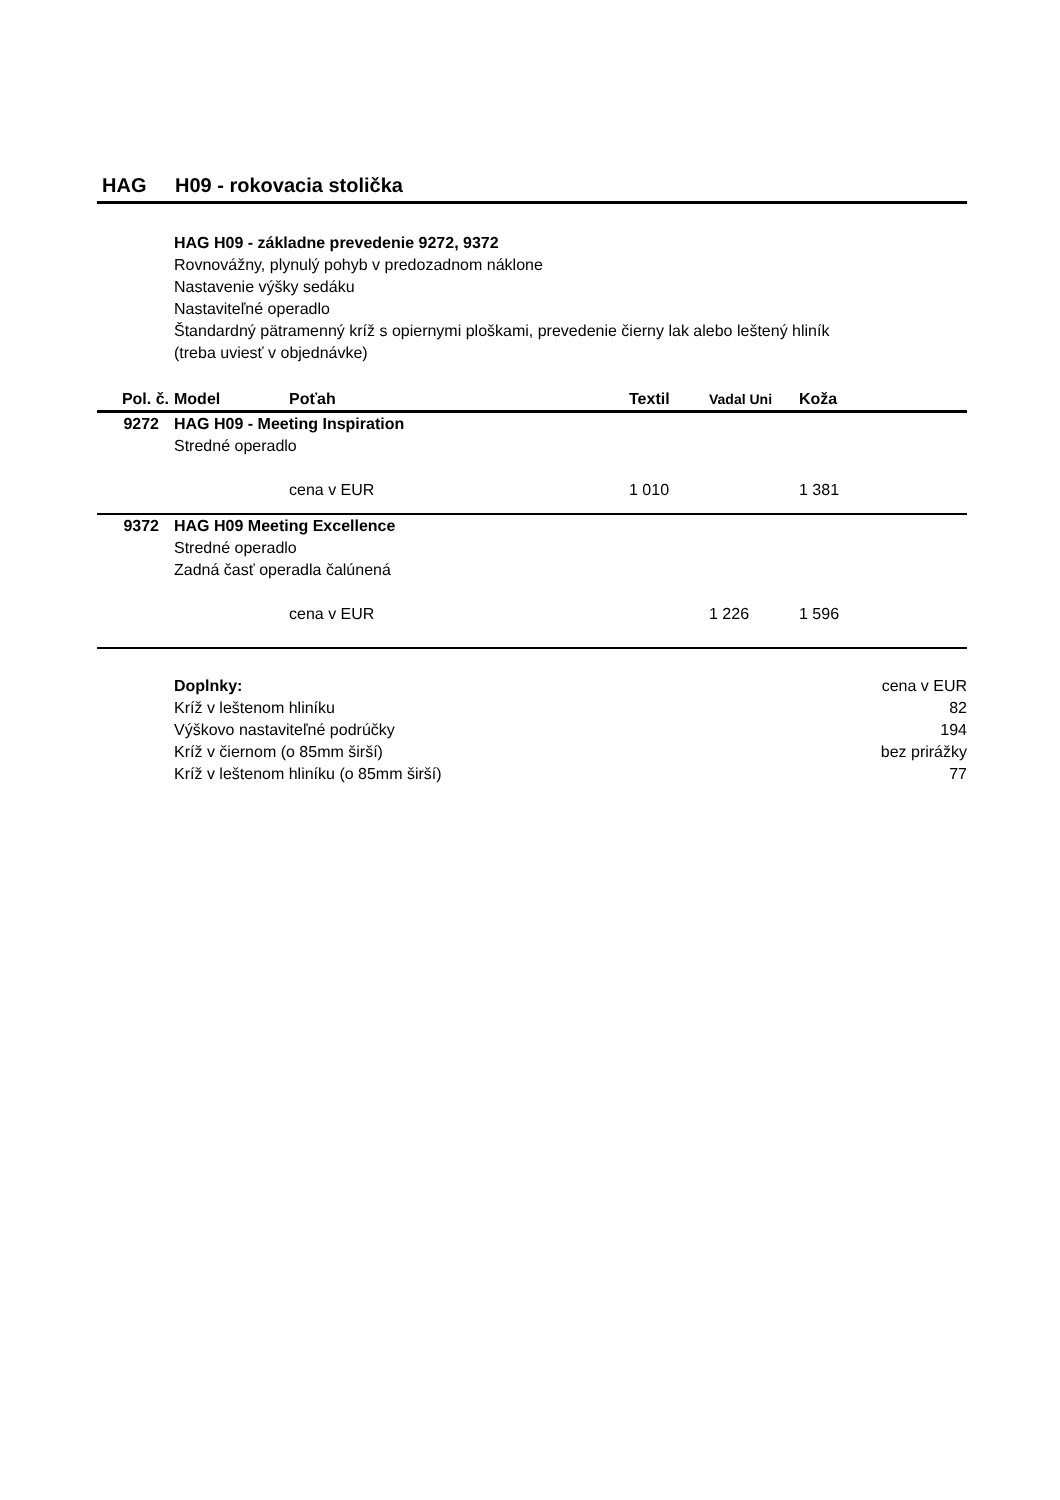HAG H09 - rokovacia stolička
HAG H09 - základne prevedenie 9272, 9372
Rovnovážny, plynulý pohyb v predozadnom náklone
Nastavenie výšky sedáku
Nastaviteľné operadlo
Štandardný pätramenný kríž s opiernymi ploškami, prevedenie čierny lak alebo leštený hliník
(treba uviesť v objednávke)
| Pol. č. | Model | Poťah | Textil | Vadal Uni | Koža |
| --- | --- | --- | --- | --- | --- |
| 9272 | HAG H09 - Meeting Inspiration | | | | |
| | Stredné operadlo | | | | |
| | | cena v EUR | 1 010 | | 1 381 |
| 9372 | HAG H09 Meeting Excellence | | | | |
| | Stredné operadlo | | | | |
| | Zadná časť operadla čalúnená | | | | |
| | | cena v EUR | | 1 226 | 1 596 |
Doplnky: cena v EUR
Kríž v leštenom hliníku 82
Výškovo nastaviteľné podrúčky 194
Kríž v čiernom (o 85mm širší) bez prirážky
Kríž v leštenom hliníku (o 85mm širší) 77